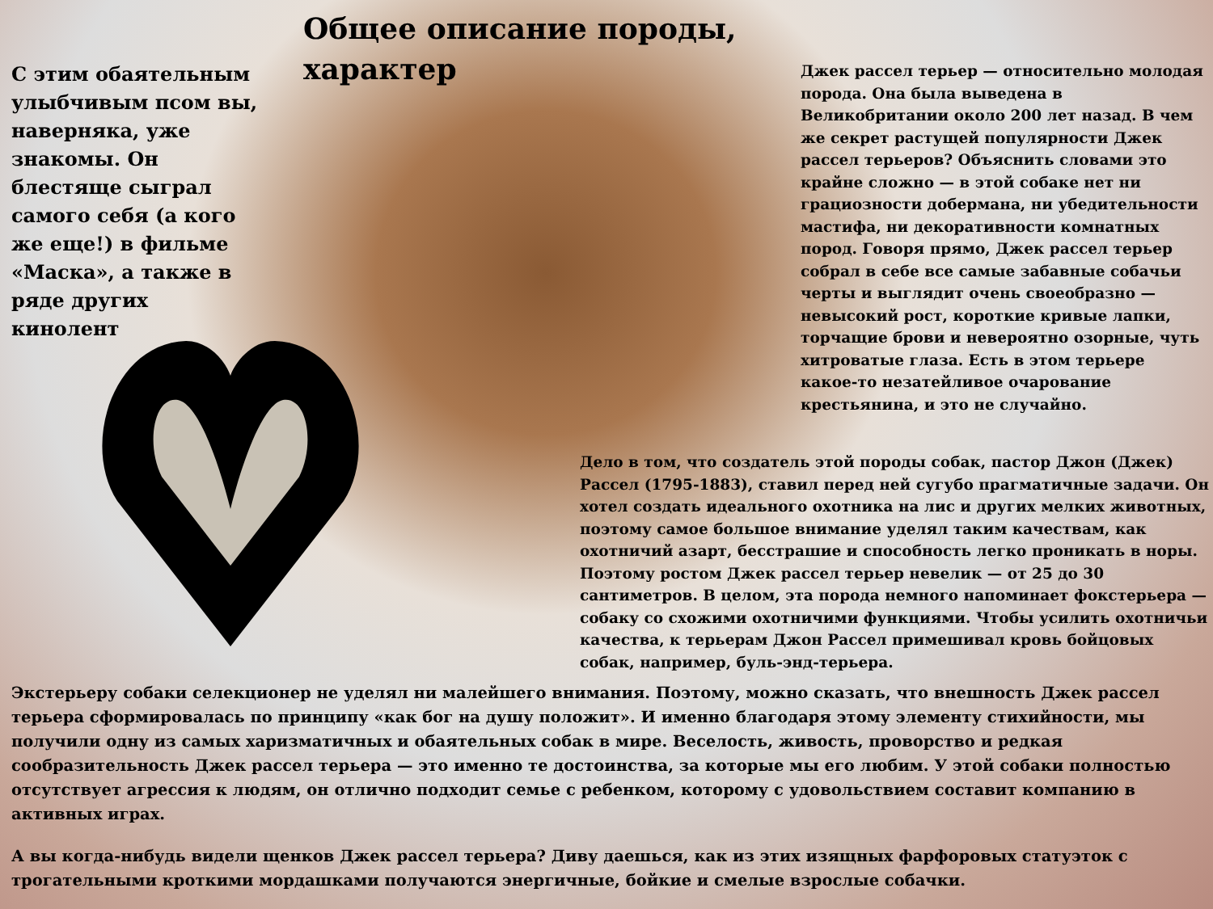Общее описание породы, характер
С этим обаятельным улыбчивым псом вы, наверняка, уже знакомы. Он блестяще сыграл самого себя (а кого же еще!) в фильме «Маска», а также в ряде других кинолент
Джек рассел терьер — относительно молодая порода. Она была выведена в Великобритании около 200 лет назад. В чем же секрет растущей популярности Джек рассел терьеров? Объяснить словами это крайне сложно — в этой собаке нет ни грациозности добермана, ни убедительности мастифа, ни декоративности комнатных пород. Говоря прямо, Джек рассел терьер собрал в себе все самые забавные собачьи черты и выглядит очень своеобразно — невысокий рост, короткие кривые лапки, торчащие брови и невероятно озорные, чуть хитроватые глаза. Есть в этом терьере какое-то незатейливое очарование крестьянина, и это не случайно.
Дело в том, что создатель этой породы собак, пастор Джон (Джек) Рассел (1795-1883), ставил перед ней сугубо прагматичные задачи. Он хотел создать идеального охотника на лис и других мелких животных, поэтому самое большое внимание уделял таким качествам, как охотничий азарт, бесстрашие и способность легко проникать в норы. Поэтому ростом Джек рассел терьер невелик — от 25 до 30 сантиметров. В целом, эта порода немного напоминает фокстерьера — собаку со схожими охотничими функциями. Чтобы усилить охотничьи качества, к терьерам Джон Рассел примешивал кровь бойцовых собак, например, буль-энд-терьера.
Экстерьеру собаки селекционер не уделял ни малейшего внимания. Поэтому, можно сказать, что внешность Джек рассел терьера сформировалась по принципу «как бог на душу положит». И именно благодаря этому элементу стихийности, мы получили одну из самых харизматичных и обаятельных собак в мире. Веселость, живость, проворство и редкая сообразительность Джек рассел терьера — это именно те достоинства, за которые мы его любим. У этой собаки полностью отсутствует агрессия к людям, он отлично подходит семье с ребенком, которому с удовольствием составит компанию в активных играх.
А вы когда-нибудь видели щенков Джек рассел терьера? Диву даешься, как из этих изящных фарфоровых статуэток с трогательными кроткими мордашками получаются энергичные, бойкие и смелые взрослые собачки.